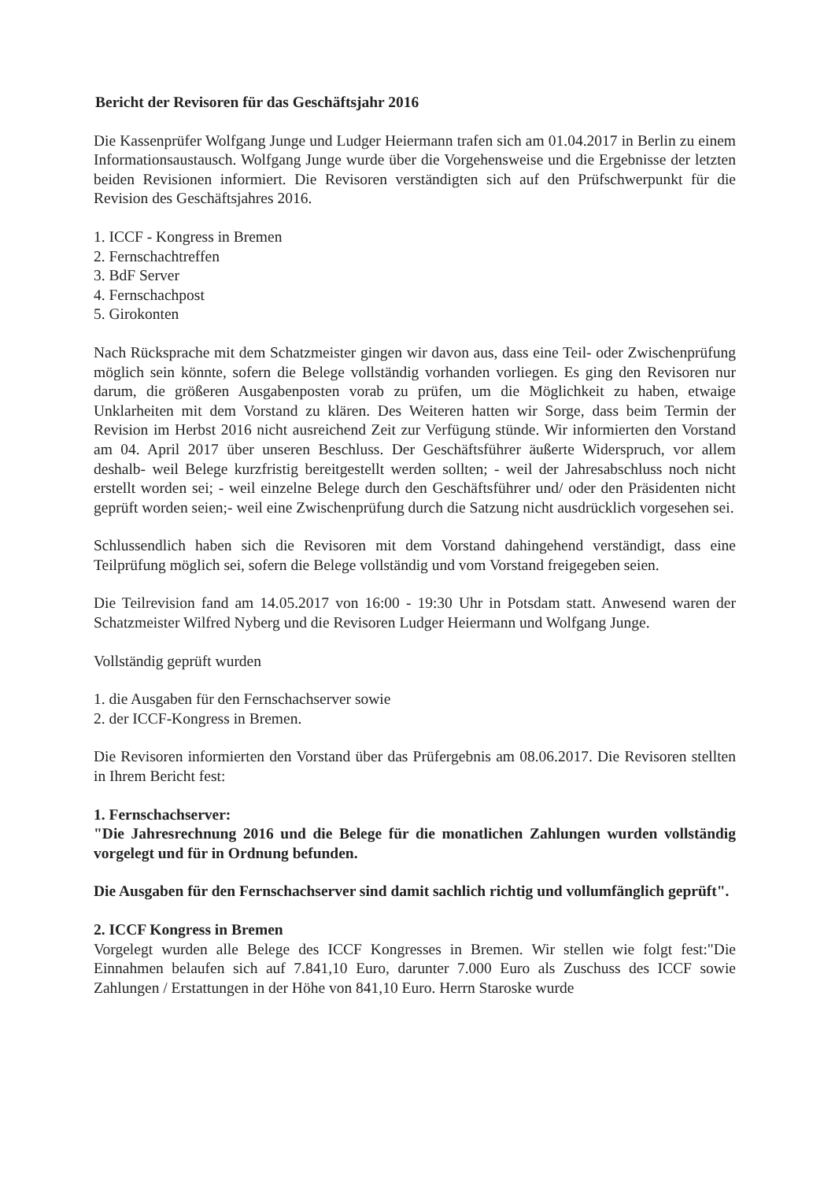Bericht der Revisoren für das Geschäftsjahr 2016
Die Kassenprüfer Wolfgang Junge und Ludger Heiermann trafen sich am 01.04.2017 in Berlin zu einem Informationsaustausch. Wolfgang Junge wurde über die Vorgehensweise und die Ergebnisse der letzten beiden Revisionen informiert. Die Revisoren verständigten sich auf den Prüfschwerpunkt für die Revision des Geschäftsjahres 2016.
1. ICCF - Kongress in Bremen
2. Fernschachtreffen
3. BdF Server
4. Fernschachpost
5. Girokonten
Nach Rücksprache mit dem Schatzmeister gingen wir davon aus, dass eine Teil- oder Zwischenprüfung möglich sein könnte, sofern die Belege vollständig vorhanden vorliegen. Es ging den Revisoren nur darum, die größeren Ausgabenposten vorab zu prüfen, um die Möglichkeit zu haben, etwaige Unklarheiten mit dem Vorstand zu klären. Des Weiteren hatten wir Sorge, dass beim Termin der Revision im Herbst 2016 nicht ausreichend Zeit zur Verfügung stünde. Wir informierten den Vorstand am 04. April 2017 über unseren Beschluss. Der Geschäftsführer äußerte Widerspruch, vor allem deshalb- weil Belege kurzfristig bereitgestellt werden sollten; - weil der Jahresabschluss noch nicht erstellt worden sei; - weil einzelne Belege durch den Geschäftsführer und/ oder den Präsidenten nicht geprüft worden seien;- weil eine Zwischenprüfung durch die Satzung nicht ausdrücklich vorgesehen sei.
Schlussendlich haben sich die Revisoren mit dem Vorstand dahingehend verständigt, dass eine Teilprüfung möglich sei, sofern die Belege vollständig und vom Vorstand freigegeben seien.
Die Teilrevision fand am 14.05.2017 von 16:00 - 19:30 Uhr in Potsdam statt. Anwesend waren der Schatzmeister Wilfred Nyberg und die Revisoren Ludger Heiermann und Wolfgang Junge.
Vollständig geprüft wurden
1. die Ausgaben für den Fernschachserver sowie
2. der ICCF-Kongress in Bremen.
Die Revisoren informierten den Vorstand über das Prüfergebnis am 08.06.2017. Die Revisoren stellten in Ihrem Bericht fest:
1. Fernschachserver:
"Die Jahresrechnung 2016 und die Belege für die monatlichen Zahlungen wurden vollständig vorgelegt und für in Ordnung befunden.
Die Ausgaben für den Fernschachserver sind damit sachlich richtig und vollumfänglich geprüft".
2. ICCF Kongress in Bremen
Vorgelegt wurden alle Belege des ICCF Kongresses in Bremen. Wir stellen wie folgt fest:"Die Einnahmen belaufen sich auf 7.841,10 Euro, darunter 7.000 Euro als Zuschuss des ICCF sowie Zahlungen / Erstattungen in der Höhe von 841,10 Euro. Herrn Staroske wurde